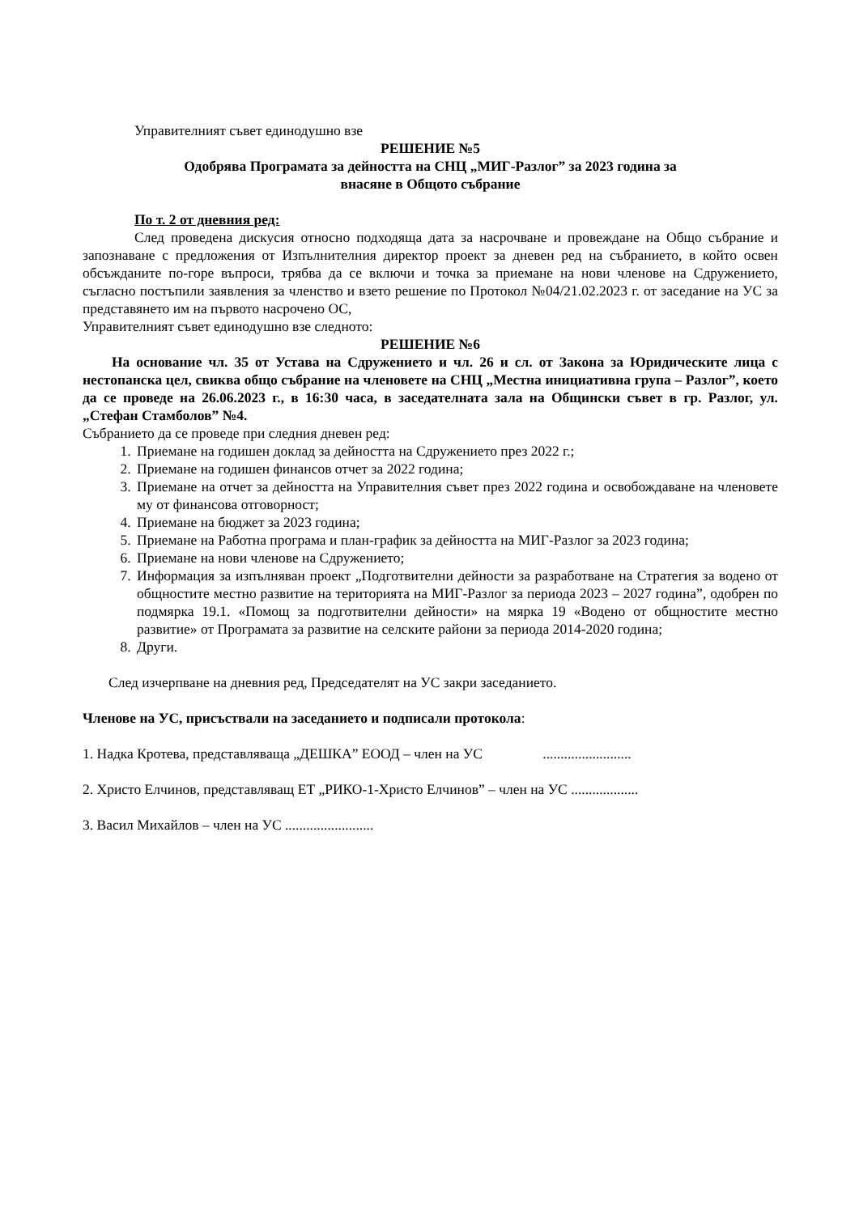Управителният съвет единодушно взе
РЕШЕНИЕ №5
Одобрява Програмата за дейността на СНЦ „МИГ-Разлог” за 2023 година за
внасяне в Общото събрание
По т. 2 от дневния ред:
След проведена дискусия относно подходяща дата за насрочване и провеждане на Общо събрание и запознаване с предложения от Изпълнителния директор проект за дневен ред на събранието, в който освен обсъжданите по-горе въпроси, трябва да се включи и точка за приемане на нови членове на Сдружението, съгласно постъпили заявления за членство и взето решение по Протокол №04/21.02.2023 г. от заседание на УС за представянето им на първото насрочено ОС,
Управителният съвет единодушно взе следното:
РЕШЕНИЕ №6
На основание чл. 35 от Устава на Сдружението и чл. 26 и сл. от Закона за Юридическите лица с нестопанска цел, свиква общо събрание на членовете на СНЦ „Местна инициативна група – Разлог”, което да се проведе на 26.06.2023 г., в 16:30 часа, в заседателната зала на Общински съвет в гр. Разлог, ул. „Стефан Стамболов” №4.
Събранието да се проведе при следния дневен ред:
1. Приемане на годишен доклад за дейността на Сдружението през 2022 г.;
2. Приемане на годишен финансов отчет за 2022 година;
3. Приемане на отчет за дейността на Управителния съвет през 2022 година и освобождаване на членовете му от финансова отговорност;
4. Приемане на бюджет за 2023 година;
5. Приемане на Работна програма и план-график за дейността на МИГ-Разлог за 2023 година;
6. Приемане на нови членове на Сдружението;
7. Информация за изпълняван проект „Подготвителни дейности за разработване на Стратегия за водено от общностите местно развитие на територията на МИГ-Разлог за периода 2023 – 2027 година”, одобрен по подмярка 19.1. «Помощ за подготвителни дейности» на мярка 19 «Водено от общностите местно развитие» от Програмата за развитие на селските райони за периода 2014-2020 година;
8. Други.
След изчерпване на дневния ред, Председателят на УС закри заседанието.
Членове на УС, присъствали на заседанието и подписали протокола:
1. Надка Кротева, представляваща „ДЕШКА” ЕООД – член на УС .........................
2. Христо Елчинов, представляващ ЕТ „РИКО-1-Христо Елчинов” – член на УС ...................
3. Васил Михайлов – член на УС .........................